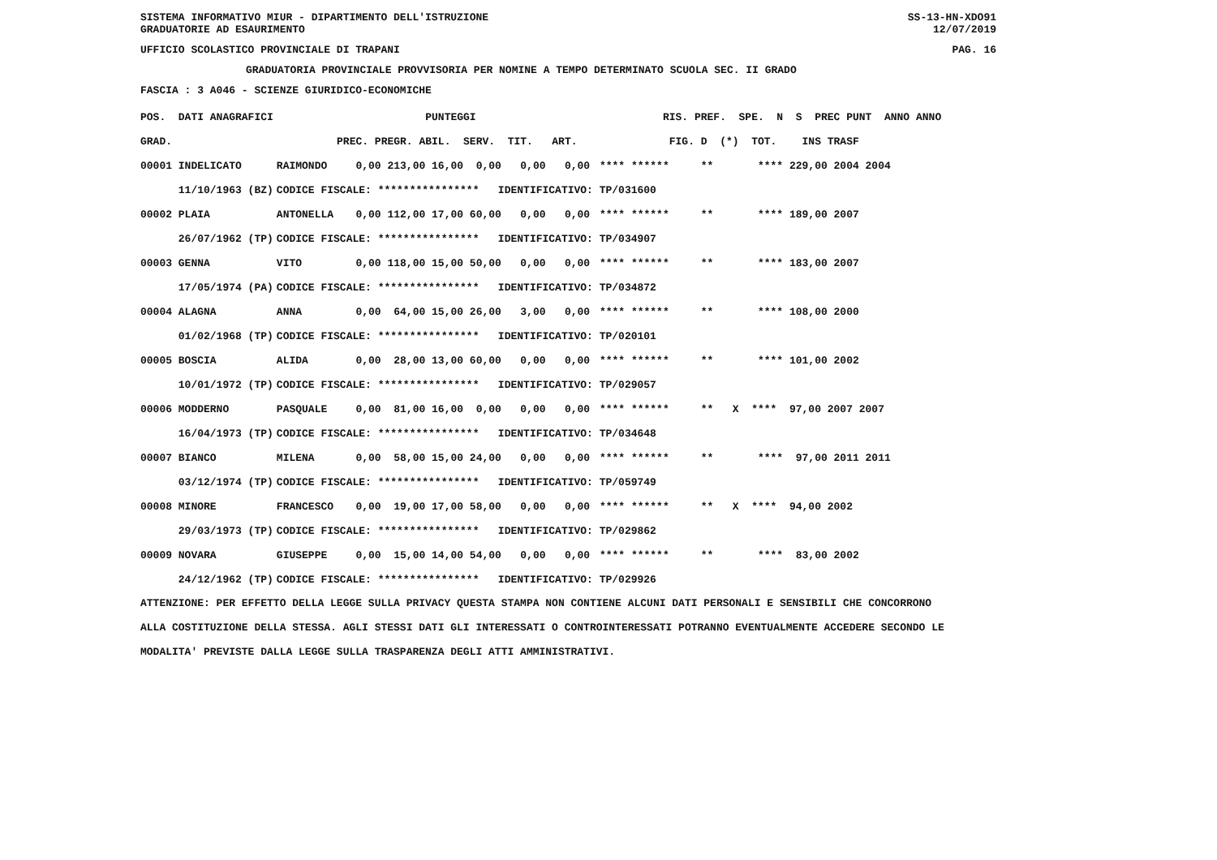SISTEMA INFORMATIVO MIUR - DIPARTIMENTO DELL'ISTRUZIONE SS-13-HN-XDO91
GRADUATORIE AD ESAURIMENTO 12/07/2019
UFFICIO SCOLASTICO PROVINCIALE DI TRAPANI PAG. 16
GRADUATORIA PROVINCIALE PROVVISORIA PER NOMINE A TEMPO DETERMINATO SCUOLA SEC. II GRADO
FASCIA : 3 A046 - SCIENZE GIURIDICO-ECONOMICHE
| POS. DATI ANAGRAFICI | | PUNTEGGI | RIS. PREF. SPE. N S PREC PUNT ANNO ANNO |
| --- | --- | --- | --- |
| GRAD. | | PREC. PREGR. ABIL. SERV. TIT. ART. | FIG. D (*) TOT. INS TRASF |
| 00001 INDELICATO | RAIMONDO | 0,00 213,00 16,00 0,00 0,00 0,00 | **** ****** ** **** 229,00 2004 2004 |
| 11/10/1963 (BZ) | CODICE FISCALE: **************** IDENTIFICATIVO: TP/031600 | | |
| 00002 PLAIA | ANTONELLA | 0,00 112,00 17,00 60,00 0,00 0,00 | **** ****** ** **** 189,00 2007 |
| 26/07/1962 (TP) | CODICE FISCALE: **************** IDENTIFICATIVO: TP/034907 | | |
| 00003 GENNA | VITO | 0,00 118,00 15,00 50,00 0,00 0,00 | **** ****** ** **** 183,00 2007 |
| 17/05/1974 (PA) | CODICE FISCALE: **************** IDENTIFICATIVO: TP/034872 | | |
| 00004 ALAGNA | ANNA | 0,00 64,00 15,00 26,00 3,00 0,00 | **** ****** ** **** 108,00 2000 |
| 01/02/1968 (TP) | CODICE FISCALE: **************** IDENTIFICATIVO: TP/020101 | | |
| 00005 BOSCIA | ALIDA | 0,00 28,00 13,00 60,00 0,00 0,00 | **** ****** ** **** 101,00 2002 |
| 10/01/1972 (TP) | CODICE FISCALE: **************** IDENTIFICATIVO: TP/029057 | | |
| 00006 MODDERNO | PASQUALE | 0,00 81,00 16,00 0,00 0,00 0,00 | **** ****** ** X **** 97,00 2007 2007 |
| 16/04/1973 (TP) | CODICE FISCALE: **************** IDENTIFICATIVO: TP/034648 | | |
| 00007 BIANCO | MILENA | 0,00 58,00 15,00 24,00 0,00 0,00 | **** ****** ** **** 97,00 2011 2011 |
| 03/12/1974 (TP) | CODICE FISCALE: **************** IDENTIFICATIVO: TP/059749 | | |
| 00008 MINORE | FRANCESCO | 0,00 19,00 17,00 58,00 0,00 0,00 | **** ****** ** X **** 94,00 2002 |
| 29/03/1973 (TP) | CODICE FISCALE: **************** IDENTIFICATIVO: TP/029862 | | |
| 00009 NOVARA | GIUSEPPE | 0,00 15,00 14,00 54,00 0,00 0,00 | **** ****** ** **** 83,00 2002 |
| 24/12/1962 (TP) | CODICE FISCALE: **************** IDENTIFICATIVO: TP/029926 | | |
ATTENZIONE: PER EFFETTO DELLA LEGGE SULLA PRIVACY QUESTA STAMPA NON CONTIENE ALCUNI DATI PERSONALI E SENSIBILI CHE CONCORRONO
ALLA COSTITUZIONE DELLA STESSA. AGLI STESSI DATI GLI INTERESSATI O CONTROINTERESSATI POTRANNO EVENTUALMENTE ACCEDERE SECONDO LE
MODALITA' PREVISTE DALLA LEGGE SULLA TRASPARENZA DEGLI ATTI AMMINISTRATIVI.